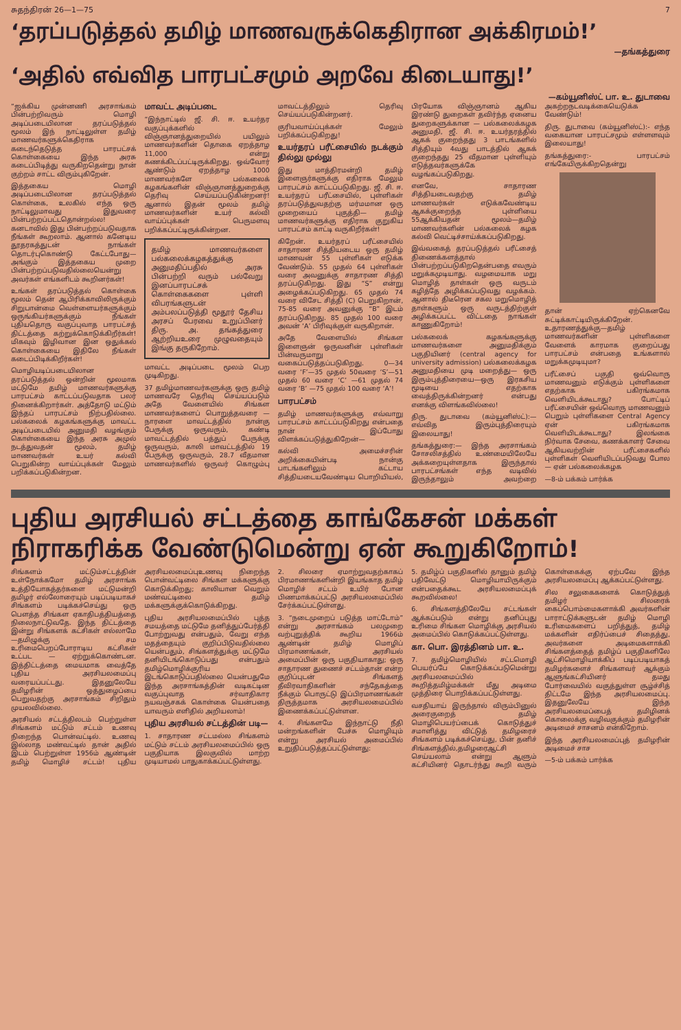சுதந்திரன் 26—1—75 7
‘தரப்படுத்தல் தமிழ் மாணவருக்கெதிரான அக்கிரமம்!’
—தங்கத்துரை
‘அதில் எவ்வித பாரபட்சமும் அறவே கிடையாது!’
—கம்யூனிஸ்ட் பா. உ. துடாவை
“ஐக்கிய முன்னணி அரசாங்கம் பின்பற்றிவரும் மொழி அடிப்படையிலான தரப்படுத்தல் மூலம் இந் நாட்டிலுள்ள தமிழ் மாணவர்களுக்கெதிராக கடைந்தெடுத்த பாரபட்சக் கொள்கையை இந்த அரசு கடைப்பிடித்து வருகிறதென்று நான் குற்றம் சாட்ட விரும்புகிறேன்.
இத்தகைய மொழி அடிப்படையிலான தரப்படுத்தல் கொள்கை, உலகில் எந்த ஒரு நாட்டிலுமாவது இதுவரை பின்பற்றப்பட்டதொன்றல்ல! கனடாவில் இது பின்பற்றப்படுவதாக நீங்கள் கூறலாம். ஆனால் கனேடிய தூதரகத்துடன் நாங்கள் தொடர்புகொண்டு கேட்டபோது—அங்கும் இத்தகைய முறை பின்பற்றப்படுவதில்லையென்று அவர்கள் எங்களிடம் கூறினர்கள்!
உங்கள் தரப்படுத்தல் கொள்கை மூலம் தென் ஆபிரிக்காவிலிருக்கும் சிறுபான்மை வெள்ளையர்களுக்கும் ஒருங்கியர்களுக்கும் நீங்கள் புதியதொரு வகுப்புவாத பாரபட்சத் திட்டத்தை கற்றுக்கொடுக்கிறீர்கள்! மிகவும் இழிவான இன ஒதுக்கல் கொள்கையை இதிலே நீங்கள் கடைப்பிடிக்கிறீர்கள்!
மொழியடிப்படையிலான தரப்படுத்தல் ஒன்றின் மூலமாக மட்டுமே தமிழ் மாணவர்களுக்கு பாரபட்சம் காட்டப்படுவதாக பலர் நினைக்கிறார்கள். அத்தோடு மட்டும் இந்தப் பாரபட்சம் நிற்பதில்லை. பல்கலைக் கழகங்களுக்கு மாவட்ட அடிப்படையில் அனுமதி வழங்கும் கொள்கையை இந்த அரசு அமுல் நடத்துவதன் மூலம், தமிழ் மாணவர்கள் உயர் கல்வி பெறுகின்ற வாய்ப்புக்கள் மேலும் பறிக்கப்படுகின்றன.
மாவட்ட அடிப்படை
“இந்நாட்டில் ஜீ. சி. ஈ. உயர்தர வகுப்புக்களில் விஞ்ஞானத்துறையில் பயிலும் மாணவர்களின் தொகை ஏறத்தாழ 11,000 என்று கணக்கிடப்பட்டிருக்கிறது. ஒவ்வோர் ஆண்டும் ஏறத்தாழ 1000 மாணவர்களே பல்கலைக் கழகங்களின் விஞ்ஞானத்துறைக்கு தெரிவு செய்யப்படுகின்றனர்! ஆனால் இதன் மூலம் தமிழ் மாணவர்களின் உயர் கல்வி வாய்ப்புக்கள் பெருமளவு பறிக்கப்பட்டிருக்கின்றன.
தமிழ் மாணவர்களை பல்கலைக்கழகத்துக்கு அனுமதிப்பதில் அரசு பின்பற்றி வரும் பல்வேறு இனப்பாரபட்சக் கொள்கைகளை புள்ளி விபரங்களுடன் அம்பலப்படுத்தி மூதூர் தேசிய அரசப் பேரவை உறுப்பினர் திரு. அ. தங்கத்துரை ஆற்றியஉரை முழுவதையும் இங்கு தருகிறோம்.
மாவட்ட அடிப்படை மூலம் பெற முடிகிறது.
37 தமிழ்மாணவர்களுக்கு ஒரு தமிழ் மாணவரே தெரிவு செய்யப்படும் அதே வேளையில் சிங்கள மாணவர்களைப் பொறுத்தவரை — நாரளை மாவட்டத்தில் நான்கு பேருக்கு ஒருவரும், கண்டி மாவட்டத்தில் பத்துப் பேருக்கு ஒருவரும், காலி மாவட்டத்தில் 19 பேருக்கு ஒருவரும், 28.7 வீதமான மாணவர்களில் ஒருவர் கொழும்பு மாவட்டத்திலும் தெரிவு செய்யப்படுகின்றனர்.
குரியவாய்ப்புக்கள் மேலும் பறிக்கப்படுகிறது!
உயர்தரப் பரீட்சையில் நடக்கும் தில்லு முல்லு
இது மாத்திரமன்றி தமிழ் இளைஞர்களுக்கு எதிராக மேலும் பாரபட்சம் காட்டப்படுகிறது. ஜீ. சி. ஈ. உயர்தரப் பரீட்சையில், புள்ளிகள் தரப்படுத்துவதற்கு மர்மமான ஒரு முறையைப் புகுத்தி— தமிழ் மாணவர்களுக்கு எதிராக குறுகிய பாரபட்சம் காட்டி வருகிறீர்கள்!
கிறேன். உயர்தரப் பரீட்சையில் சாதாரண சித்தியடைய ஒரு தமிழ் மாணவன் 55 புள்ளிகள் எடுக்க வேண்டும். 55 முதல் 64 புள்ளிகள் வரை அவனுக்கு சாதாரண சித்தி தரப்படுகிறது. இது “S” என்று அழைக்கப்படுகிறது. 65 முதல் 74 வரை விசேட சித்தி (C) பெறுகிறான், 75-85 வரை அவனுக்கு “B” இடம் தரப்படுகிறது. 85 முதல் 100 வரை அவன் ‘A’ பிரிவுக்குள் வருகிறான்.
அதே வேளையில் சிங்கள இளைஞன் ஒருவனின் புள்ளிகள் பின்வருமாறு வகைப்படுத்தப்படுகிறது. 0—34 வரை ‘F’—35 முதல் 50வரை ‘S’—51 முதல் 60 வரை ‘C’ —61 முதல் 74 வரை ‘B’ —75 முதல் 100 வரை ‘A’!
பாரபட்சம்
தமிழ் மாணவர்களுக்கு எவ்வாறு பாரபட்சம் காட்டப்படுகிறது என்பதை நான் இப்போது விளக்கப்படுத்துகிறேன்—
கல்வி அமைச்சரின் அறிக்கையின்படி நான்கு பாடங்களிலும் கட்டாய சித்தியடையவேண்டிய பொறியியல், பிரயோக விஞ்ஞானம் ஆகிய இரண்டு துறைகள் தவிர்ந்த ஏனைய துறைகளுக்கான — பல்கலைக்கழக அனுமதி, ஜீ. சி. ஈ. உயர்தரத்தில் ஆகக் குறைந்தது 3 பாடங்களில் சித்தியும் 4வது பாடத்தில் ஆகக் குறைந்தது 25 வீதமான புள்ளியும் எடுத்தவர்களுக்கே வழங்கப்படுகிறது.
எனவே, சாதாரண சித்தியடைவதற்கு தமிழ் மாணவர்கள் எடுக்கவேண்டிய ஆகக்குறைந்த புள்ளியை 55ஆக்கியதன் மூலம்—தமிழ் மாணவர்களின் பல்கலைக் கழக கல்வி வெட்டிச்சாய்க்கப்படுகிறது.
இவ்வகைத் தரப்படுத்தல் பரீட்சைத் திணைக்களத்தால் பின்பற்றப்படுகிறதென்பதை எவரும் மறுக்கமுடியாது. வழமையாக மறு மொழித் தாள்கள் ஒரு வருடம் கழித்தே அழிக்கப்படுவது வழக்கம். ஆனால் திடீரென சகல மறுமொழித் தாள்களும் ஒரு வருடத்திற்குள் அழிக்கப்பட்ட விட்டதை நாங்கள் காணுகிறோம்!
பல்கலைக் கழகங்களுக்கு மாணவர்களை அனுமதிக்கும் பகுதியினர் (central agency for university admission) பல்கலைக்கழக அனுமதியை முடி மறைத்து— ஒரு இரும்புத்திரையை—ஒரு இரகசிய மூடியை எதற்காக வைத்திருக்கின்றனர் என்பது எனக்கு விளங்கவில்லை!
திரு. துடாவை (கம்யூனிஸ்ட்):— எவ்வித இரும்புத்திரையும் இலையாது!
தங்கத்துரை:— இந்த அரசாங்கம் சோசலிசத்தில் உண்மையிலேயே அக்கறையுள்ளதாக இருந்தால் பாரபட்சங்கள் எந்த வடிவில் இருந்தாலும் அவற்றை அகற்றநடவடிக்கையெடுக்க வேண்டும்!
திரு. துடாவை (கம்யூனிஸ்ட்):- எந்த வகையான பாரபட்சமும் எள்ளளவும் இலையாது!
தங்கத்துரை:- பாரபட்சம் எங்கேயிருக்கிறதென்று
தான் ஏற்கெனவே சுட்டிக்காட்டியிருக்கிறேன். உதாரணத்துக்கு—தமிழ் மாணவர்களின் புள்ளிகளை வேளைக் காரமாக குறைப்பது பாரபட்சம் என்பதை உங்களால் மறுக்கமுடியுமா?
பரீட்சைப் பகுதி ஒவ்வொரு மாணவனும் எடுக்கும் புள்ளிகளை எதற்காக பகிரங்கமாக வெளியிடக்கூடாது? போட்டிப் பரீட்சையின் ஒவ்வொரு மாணவனும் பெறும் புள்ளிகளை Central Agency ஏன் பகிரங்கமாக வெளியிடக்கூடாது? இலங்கை நிர்வாக சேவை, கணக்காளர் சேவை ஆகியவற்றின் பரீட்சைகளில் புள்ளிகள் வெளியிடப்படுவது போல — ஏன் பல்கலைக்கழக
—8-ம் பக்கம் பார்க்க
புதிய அரசியல் சட்டத்தை காங்கேசன் மக்கள் நிராகரிக்க வேண்டுமென்று ஏன் கூறுகிறோம்!
சிங்களம் மட்டும்சட்டத்தின் உள்நோக்கமோ தமிழ் அரசாங்க உத்தியோகத்தர்களை மட்டுமன்றி தமிழர் எல்லோரையும் படிப்படியாகச் சிங்களம் படிக்கச்செய்து ஒரு பௌத்த சிங்கள ஏகாதிபத்தியத்தை நிலைநாட்டுவதே. இந்த திட்டத்தை இன்று சிங்களக் கட்சிகள் எல்லாமே—தமிழுக்கு சம உரிமைபெறப்போராடிய கட்சிகள் உட்பட — ஏற்றுக்கொண்டன. இத்திட்டத்தை மையமாக வைத்தே புதிய அரசியலமைப்பு வரையப்பட்டது. இதனுலேயே தமிழரின் ஒத்துழைப்பை பெறுவதற்கு அரசாங்கம் சிறிதும் முயலவில்லை.
அரசியல் சட்டத்திலடம் பெற்றுள்ள சிங்களம் மட்டும் சட்டம் உணவு நிறைந்த பொன்வட்டில். உணவு இல்லாத மண்வட்டில் தான் அதில் இடம் பெற்றுள்ள 1956ம் ஆண்டின் தமிழ் மொழிச் சட்டம்! புதிய அரசியலமைப்புஉணவு நிறைந்த பொன்வட்டிலை சிங்கள மக்களுக்கு கொடுக்கிறது; காலியான வெறும் மண்வட்டிலை தமிழ் மக்களுக்குக்கொடுக்கிறது.
புதிய அரசியலமைப்பில் புத்த சமயத்தை மட்டுமே தனித்துப்பேர்த்தி போற்றுவது என்பதும், வேறு எந்த மதத்தையும் குறிப்பிடுவதில்லை யென்பதும், சிங்களத்துக்கு மட்டுமே தனியிடங்கொடுப்பது என்பதும் தமிழ்மொழிக்குரிய இடங்கொடுப்பதில்லை யென்பதுமே இந்த அரசாங்கத்தின் வடிகட்டின வகுப்புவாத சர்வாதிகார நயவஞ்சகக் கொள்கை யென்பதை யாவரும் எளிதில் அறியலாம்!
புதிய அரசியல் சட்டத்தின் படி—
1. சாதாரண சட்டமல்ல சிங்களம் மட்டும் சட்டம் அரசியலமைப்பில் ஒரு பகுதியாக இலகுவில் மாற்ற முடியாமல் பாதுகாக்கப்பட்டுள்ளது.
2. சிலரை ஏமாற்றுவதற்காகப் பிரமாணங்களின்றி இயங்காத தமிழ் மொழிச் சட்டம் உயிர் போன பிணமாக்கப்பட்டு அரசியலமைப்பில் சேர்க்கப்பட்டுள்ளது.
3. “நடைமுறைப் படுத்த மாட்டோம்” என்று அரசாங்கம் பலமுறை வற்புறுத்திக் கூறிய 1966ம் ஆண்டின் தமிழ் மொழிப் பிரமாணங்கள், அரசியல் அமைப்பின் ஒரு பகுதியாகாது; ஒரு சாதாரண துணைச் சட்டம்தான் என்ற குறிப்புடன் சிங்களத் தீவிரவாதிகளின் சந்தேகத்தை நீக்கும் பொருட்டு இப்பிரமாணங்கள் திருத்தமாக அரசியலமைப்பில் இணைக்கப்பட்டுள்ளன.
4. சிங்களமே இந்நாட்டு நீதி மன்றங்களின் பேச்சு மொழியும் என்று அரசியல் அமைப்பில் உறுதிப்படுத்தப்பட்டுள்ளது:
5. தமிழ்ப் பகுதிகளில் தானும் தமிழ் பதிவேட்டு மொழியாயிருக்கும் என்பதைக்கூட அரசியலமைப்புக் கூறவில்லை!
6. சிங்களத்திலேயே சட்டங்கள் ஆக்கப்படும் என்று தனிப்புது உரிமை சிங்கள மொழிக்கு அரசியல் அமைப்பில் கொடுக்கப்பட்டுள்ளது.
கா. பொ. இரத்தினம் பா. உ.
7. தமிழ்மொழியில் சட்டமொழி பெயர்ப்பே கொடுக்கப்படுமென்று அரசியலமைப்பில் கூறித்தமிழ்மக்கள் மீது அடிமை முத்திரை பொறிக்கப்பட்டுள்ளது.
வசதியாய் இருந்தால் விரும்பினுல் அரைகுறைத் தமிழ் மொழிபெயர்ப்பைக் கொடுத்துச் சமாளித்து விட்டுத் தமிழரைச் சிங்களம் படிக்கச்செய்து, பின் தனிச் சிங்களத்தில்,தமிழரைஆட்சி செய்யலாம் என்று ஆளும் கட்சியினர் தொடர்ந்து கூறி வரும் கொள்கைக்கு ஏற்பவே இந்த அரசியலமைப்பு ஆக்கப்பட்டுள்ளது.
சில சலுகைகளைக் கொடுத்துத் தமிழர் சிலரைக் கைப்பொம்மைகளாக்கி அவர்களின் பாராட்டுக்களுடன் தமிழ் மொழி உரிமைகளைப் பறித்துத், தமிழ் மக்களின் எதிர்ப்பைச் சிதைத்து, அவர்களை அடிமைகளாக்கி சிங்களத்தைத் தமிழ்ப் பகுதிகளிலே ஆட்சிமொழியாக்கிப் படிப்படியாகத் தமிழர்களைச் சிங்களவர் ஆக்கும் ஆளுங்கட்சியினர் தமது போர்வையில் வகுத்துள்ள சூழ்ச்சித் திட்டமே இந்த அரசியலமைப்பு. இதனுலேயே இந்த அரசியலமைப்பைத் தமிழினக் கொலைக்கு வழிவகுக்கும் தமிழரின் அடிமைச் சாசனம் என்கிறோம்.
இந்த அரசியலமைப்புத் தமிழரின் அடிமைச் சாச
—5-ம் பக்கம் பார்க்க